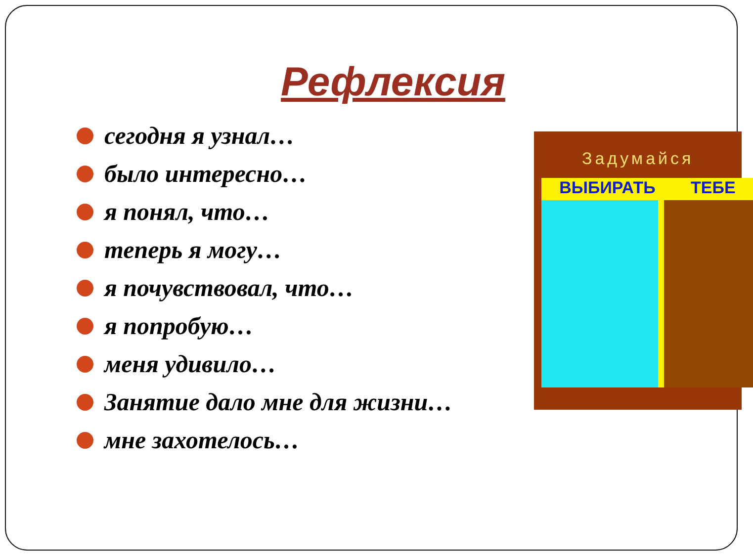Рефлексия
сегодня я узнал…
было интересно…
я понял, что…
теперь я могу…
я почувствовал, что…
я попробую…
меня удивило…
Занятие дало мне для жизни…
мне захотелось…
Задумайся
ВЫБИРАТЬ ТЕБЕ